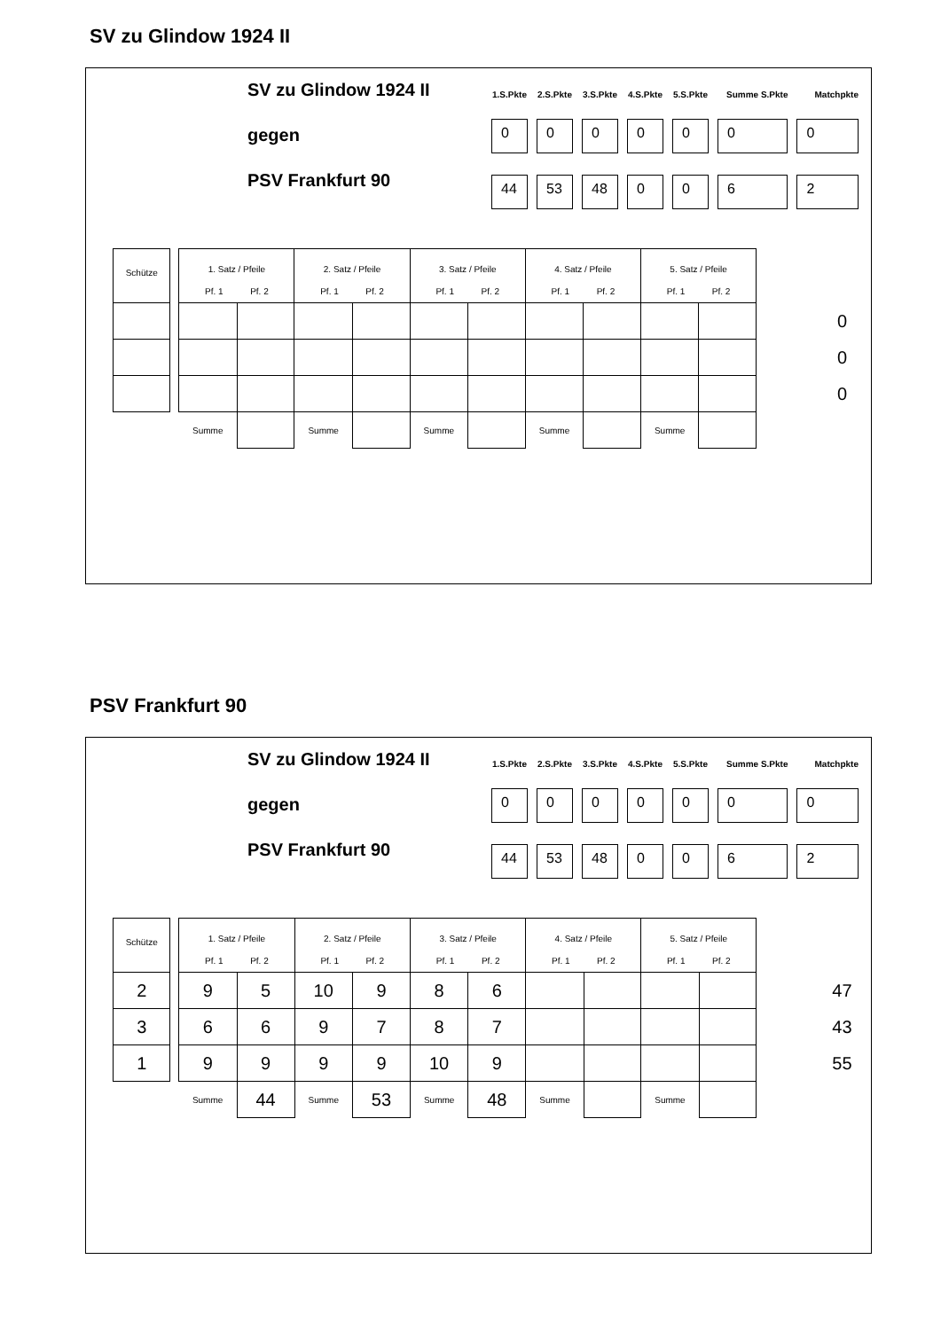SV zu Glindow 1924 II
SV zu Glindow 1924 II
gegen
PSV Frankfurt 90
| 1.S.Pkte | 2.S.Pkte | 3.S.Pkte | 4.S.Pkte | 5.S.Pkte | Summe S.Pkte | Matchpkte |
| --- | --- | --- | --- | --- | --- | --- |
| 0 | 0 | 0 | 0 | 0 | 0 | 0 |
| 44 | 53 | 48 | 0 | 0 | 6 | 2 |
| Schütze | | 1. Satz / Pfeile Pf. 1 Pf. 2 | | 2. Satz / Pfeile Pf. 1 Pf. 2 | | 3. Satz / Pfeile Pf. 1 Pf. 2 | | 4. Satz / Pfeile Pf. 1 Pf. 2 | | 5. Satz / Pfeile Pf. 1 Pf. 2 | | | |
| | | | | | | | | | | | | | 0 |
| | | | | | | | | | | | | | 0 |
| | | | | | | | | | | | | | 0 |
| | | Summe | | Summe | | Summe | | Summe | | Summe | | | |
PSV Frankfurt 90
SV zu Glindow 1924 II
gegen
PSV Frankfurt 90
| 1.S.Pkte | 2.S.Pkte | 3.S.Pkte | 4.S.Pkte | 5.S.Pkte | Summe S.Pkte | Matchpkte |
| --- | --- | --- | --- | --- | --- | --- |
| 0 | 0 | 0 | 0 | 0 | 0 | 0 |
| 44 | 53 | 48 | 0 | 0 | 6 | 2 |
| Schütze | | 1. Satz / Pfeile Pf. 1 Pf. 2 | | 2. Satz / Pfeile Pf. 1 Pf. 2 | | 3. Satz / Pfeile Pf. 1 Pf. 2 | | 4. Satz / Pfeile Pf. 1 Pf. 2 | | 5. Satz / Pfeile Pf. 1 Pf. 2 | | | |
| 2 | | 9 | 5 | 10 | 9 | 8 | 6 | | | | | | 47 |
| 3 | | 6 | 6 | 9 | 7 | 8 | 7 | | | | | | 43 |
| 1 | | 9 | 9 | 9 | 9 | 10 | 9 | | | | | | 55 |
| | | Summe | 44 | Summe | 53 | Summe | 48 | Summe | | Summe | | | |